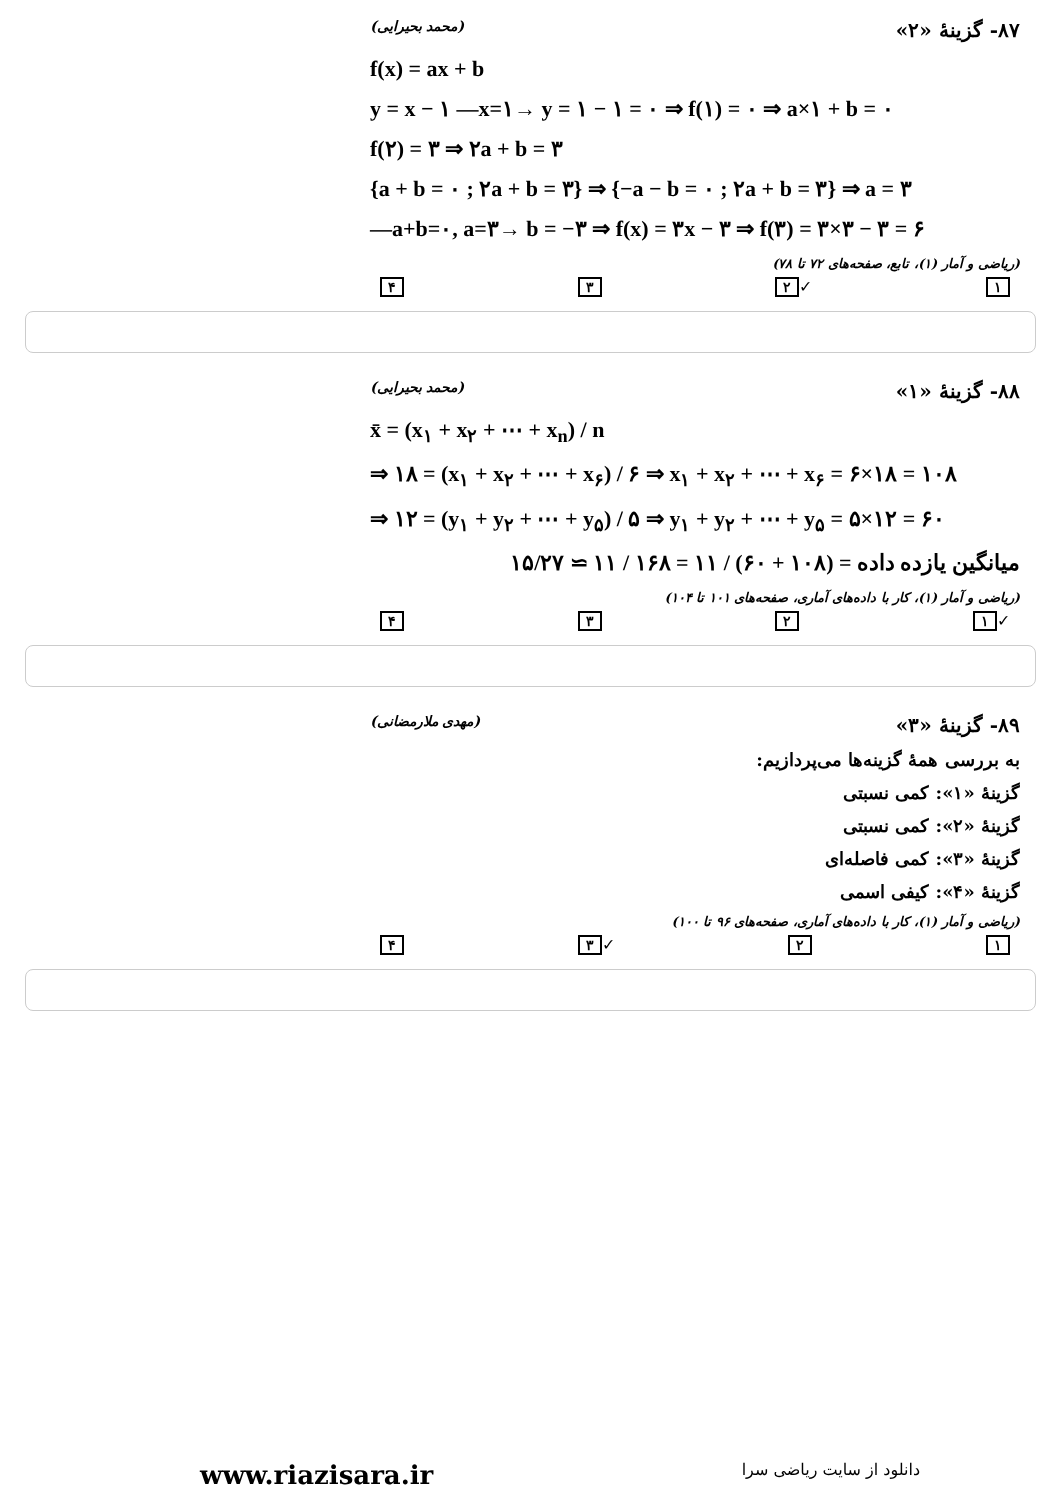۸۷- گزینهٔ «۲» (محمد بحیرایی)
f(x) = ax + b
y = x − ۱ —x=۱→ y = ۱ − ۱ = ۰ ⇒ f(۱) = ۰ ⇒ a×۱ + b = ۰
f(۲) = ۳ ⇒ ۲a + b = ۳
{a + b = ۰ ; ۲a + b = ۳} ⇒ {−a − b = ۰ ; ۲a + b = ۳} ⇒ a = ۳
—a+b=۰, a=۳→ b = −۳ ⇒ f(x) = ۳x − ۳ ⇒ f(۳) = ۳×۳ − ۳ = ۶
(ریاضی و آمار (۱)، تابع، صفحه‌های ۷۲ تا ۷۸)
۱ ✓ ۲ ۳ ۴
۸۸- گزینهٔ «۱» (محمد بحیرایی)
x̄ = (x<sub>۱</sub> + x<sub>۲</sub> + ⋯ + x<sub>n</sub>) / n
⇒ ۱۸ = (x<sub>۱</sub> + x<sub>۲</sub> + ⋯ + x<sub>۶</sub>) / ۶ ⇒ x<sub>۱</sub> + x<sub>۲</sub> + ⋯ + x<sub>۶</sub> = ۶×۱۸ = ۱۰۸
⇒ ۱۲ = (y<sub>۱</sub> + y<sub>۲</sub> + ⋯ + y<sub>۵</sub>) / ۵ ⇒ y<sub>۱</sub> + y<sub>۲</sub> + ⋯ + y<sub>۵</sub> = ۵×۱۲ = ۶۰
میانگین یازده داده = (۱۰۸ + ۶۰) / ۱۱ = ۱۶۸ / ۱۱ ≃ ۱۵/۲۷
(ریاضی و آمار (۱)، کار با داده‌های آماری، صفحه‌های ۱۰۱ تا ۱۰۴)
✓ ۱ ۲ ۳ ۴
۸۹- گزینهٔ «۳» (مهدی ملارمضانی)
به بررسی همهٔ گزینه‌ها می‌پردازیم:
گزینهٔ «۱»: کمی نسبتی
گزینهٔ «۲»: کمی نسبتی
گزینهٔ «۳»: کمی فاصله‌ای
گزینهٔ «۴»: کیفی اسمی
(ریاضی و آمار (۱)، کار با داده‌های آماری، صفحه‌های ۹۶ تا ۱۰۰)
۱ ۲ ✓ ۳ ۴
www.riazisara.ir دانلود از سایت ریاضی سرا